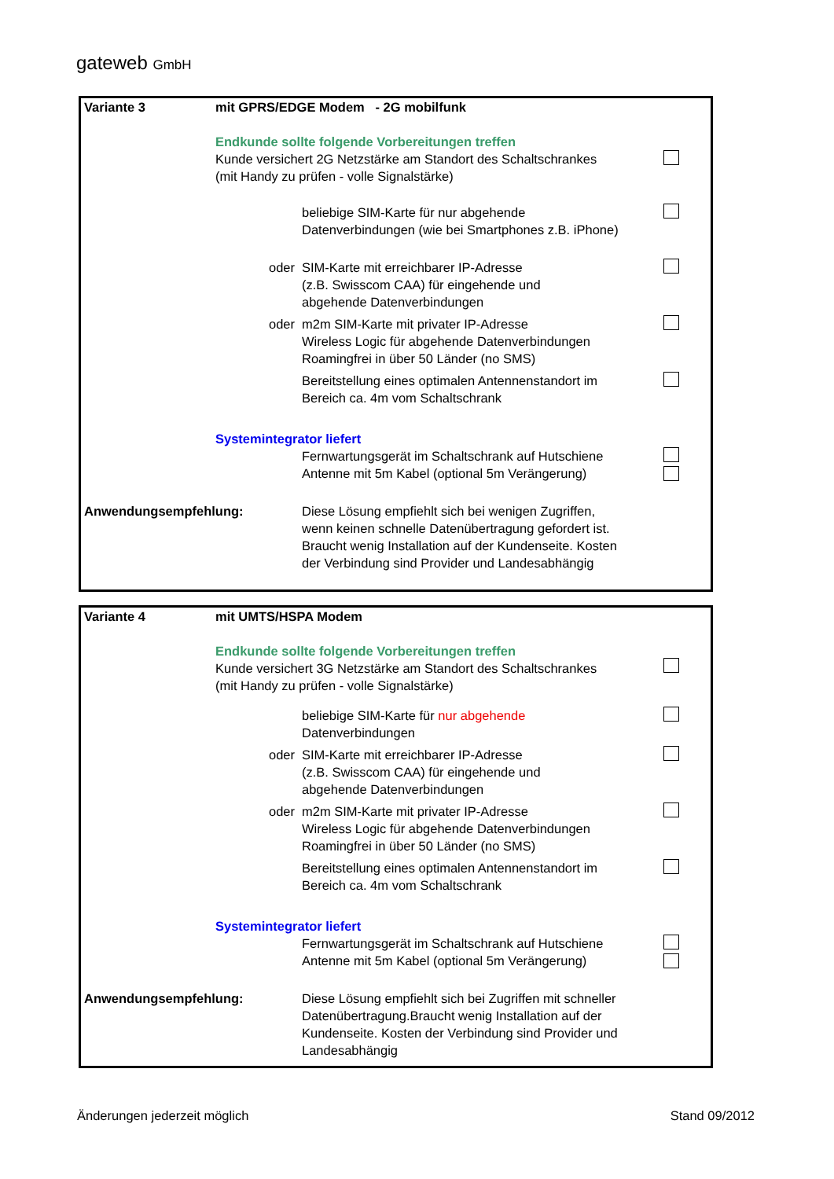gateweb GmbH
Variante 3 mit GPRS/EDGE Modem - 2G mobilfunk
Endkunde sollte folgende Vorbereitungen treffen
Kunde versichert 2G Netzstärke am Standort des Schaltschrankes
(mit Handy zu prüfen - volle Signalstärke)
beliebige SIM-Karte für nur abgehende
Datenverbindungen (wie bei Smartphones z.B. iPhone)
oder SIM-Karte mit erreichbarer IP-Adresse
(z.B. Swisscom CAA) für eingehende und
abgehende Datenverbindungen
oder m2m SIM-Karte mit privater IP-Adresse
Wireless Logic für abgehende Datenverbindungen
Roamingfrei in über 50 Länder (no SMS)
Bereitstellung eines optimalen Antennenstandort im
Bereich ca. 4m vom Schaltschrank
Systemintegrator liefert
Fernwartungsgerät im Schaltschrank auf Hutschiene
Antenne mit 5m Kabel (optional 5m Verängerung)
Anwendungsempfehlung: Diese Lösung empfiehlt sich bei wenigen Zugriffen,
wenn keinen schnelle Datenübertragung gefordert ist.
Braucht wenig Installation auf der Kundenseite. Kosten
der Verbindung sind Provider und Landesabhängig
Variante 4 mit UMTS/HSPA Modem
Endkunde sollte folgende Vorbereitungen treffen
Kunde versichert 3G Netzstärke am Standort des Schaltschrankes
(mit Handy zu prüfen - volle Signalstärke)
beliebige SIM-Karte für nur abgehende
Datenverbindungen
oder SIM-Karte mit erreichbarer IP-Adresse
(z.B. Swisscom CAA) für eingehende und
abgehende Datenverbindungen
oder m2m SIM-Karte mit privater IP-Adresse
Wireless Logic für abgehende Datenverbindungen
Roamingfrei in über 50 Länder (no SMS)
Bereitstellung eines optimalen Antennenstandort im
Bereich ca. 4m vom Schaltschrank
Systemintegrator liefert
Fernwartungsgerät im Schaltschrank auf Hutschiene
Antenne mit 5m Kabel (optional 5m Verängerung)
Anwendungsempfehlung: Diese Lösung empfiehlt sich bei Zugriffen mit schneller
Datenübertragung.Braucht wenig Installation auf der
Kundenseite. Kosten der Verbindung sind Provider und
Landesabhängig
Änderungen jederzeit möglich Stand 09/2012